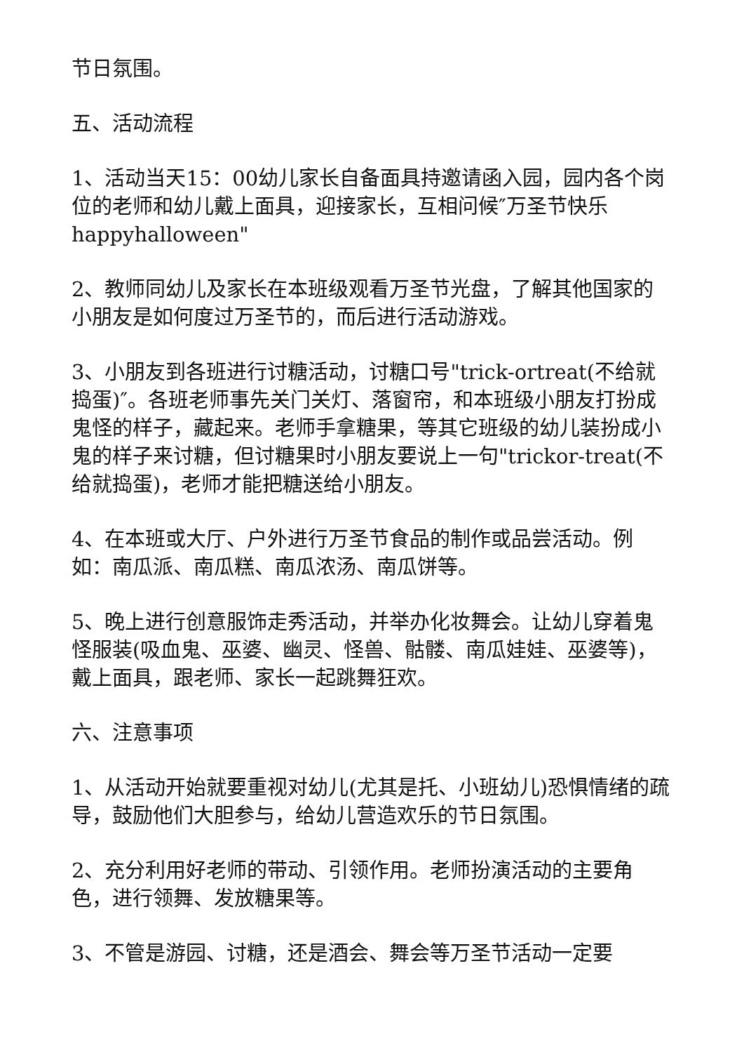节日氛围。
五、活动流程
1、活动当天15：00幼儿家长自备面具持邀请函入园，园内各个岗位的老师和幼儿戴上面具，迎接家长，互相问候″万圣节快乐happyhalloween"
2、教师同幼儿及家长在本班级观看万圣节光盘，了解其他国家的小朋友是如何度过万圣节的，而后进行活动游戏。
3、小朋友到各班进行讨糖活动，讨糖口号"trick-ortreat(不给就捣蛋)″。各班老师事先关门关灯、落窗帘，和本班级小朋友打扮成鬼怪的样子，藏起来。老师手拿糖果，等其它班级的幼儿装扮成小鬼的样子来讨糖，但讨糖果时小朋友要说上一句"trickor-treat(不给就捣蛋)，老师才能把糖送给小朋友。
4、在本班或大厅、户外进行万圣节食品的制作或品尝活动。例如：南瓜派、南瓜糕、南瓜浓汤、南瓜饼等。
5、晚上进行创意服饰走秀活动，并举办化妆舞会。让幼儿穿着鬼怪服装(吸血鬼、巫婆、幽灵、怪兽、骷髅、南瓜娃娃、巫婆等)，戴上面具，跟老师、家长一起跳舞狂欢。
六、注意事项
1、从活动开始就要重视对幼儿(尤其是托、小班幼儿)恐惧情绪的疏导，鼓励他们大胆参与，给幼儿营造欢乐的节日氛围。
2、充分利用好老师的带动、引领作用。老师扮演活动的主要角色，进行领舞、发放糖果等。
3、不管是游园、讨糖，还是酒会、舞会等万圣节活动一定要